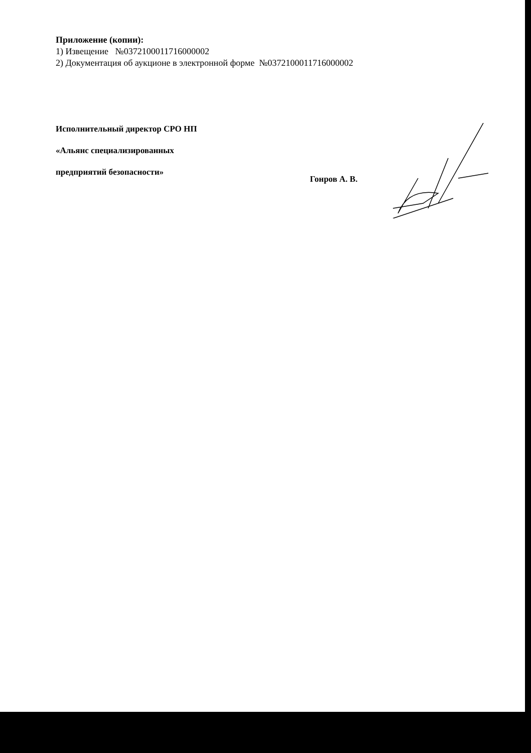Приложение (копии):
1) Извещение №0372100011716000002
2) Документация об аукционе в электронной форме №0372100011716000002
Исполнительный директор СРО НП
«Альянс специализированных
предприятий безопасности»
Гонров А. В.